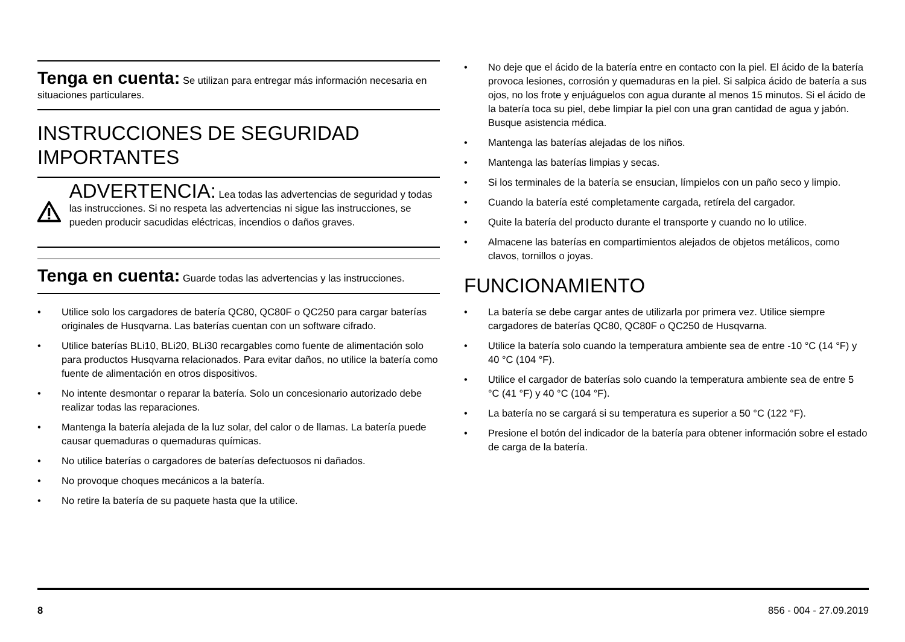Tenga en cuenta: Se utilizan para entregar más información necesaria en situaciones particulares.
INSTRUCCIONES DE SEGURIDAD IMPORTANTES
ADVERTENCIA: Lea todas las advertencias de seguridad y todas las instrucciones. Si no respeta las advertencias ni sigue las instrucciones, se pueden producir sacudidas eléctricas, incendios o daños graves.
Tenga en cuenta: Guarde todas las advertencias y las instrucciones.
• Utilice solo los cargadores de batería QC80, QC80F o QC250 para cargar baterías originales de Husqvarna. Las baterías cuentan con un software cifrado.
• Utilice baterías BLi10, BLi20, BLi30 recargables como fuente de alimentación solo para productos Husqvarna relacionados. Para evitar daños, no utilice la batería como fuente de alimentación en otros dispositivos.
• No intente desmontar o reparar la batería. Solo un concesionario autorizado debe realizar todas las reparaciones.
• Mantenga la batería alejada de la luz solar, del calor o de llamas. La batería puede causar quemaduras o quemaduras químicas.
• No utilice baterías o cargadores de baterías defectuosos ni dañados.
• No provoque choques mecánicos a la batería.
• No retire la batería de su paquete hasta que la utilice.
• No deje que el ácido de la batería entre en contacto con la piel. El ácido de la batería provoca lesiones, corrosión y quemaduras en la piel. Si salpica ácido de batería a sus ojos, no los frote y enjuáguelos con agua durante al menos 15 minutos. Si el ácido de la batería toca su piel, debe limpiar la piel con una gran cantidad de agua y jabón. Busque asistencia médica.
• Mantenga las baterías alejadas de los niños.
• Mantenga las baterías limpias y secas.
• Si los terminales de la batería se ensucian, límpielos con un paño seco y limpio.
• Cuando la batería esté completamente cargada, retírela del cargador.
• Quite la batería del producto durante el transporte y cuando no lo utilice.
• Almacene las baterías en compartimientos alejados de objetos metálicos, como clavos, tornillos o joyas.
FUNCIONAMIENTO
• La batería se debe cargar antes de utilizarla por primera vez. Utilice siempre cargadores de baterías QC80, QC80F o QC250 de Husqvarna.
• Utilice la batería solo cuando la temperatura ambiente sea de entre -10 °C (14 °F) y 40 °C (104 °F).
• Utilice el cargador de baterías solo cuando la temperatura ambiente sea de entre 5 °C (41 °F) y 40 °C (104 °F).
• La batería no se cargará si su temperatura es superior a 50 °C (122 °F).
• Presione el botón del indicador de la batería para obtener información sobre el estado de carga de la batería.
8 856 - 004 - 27.09.2019